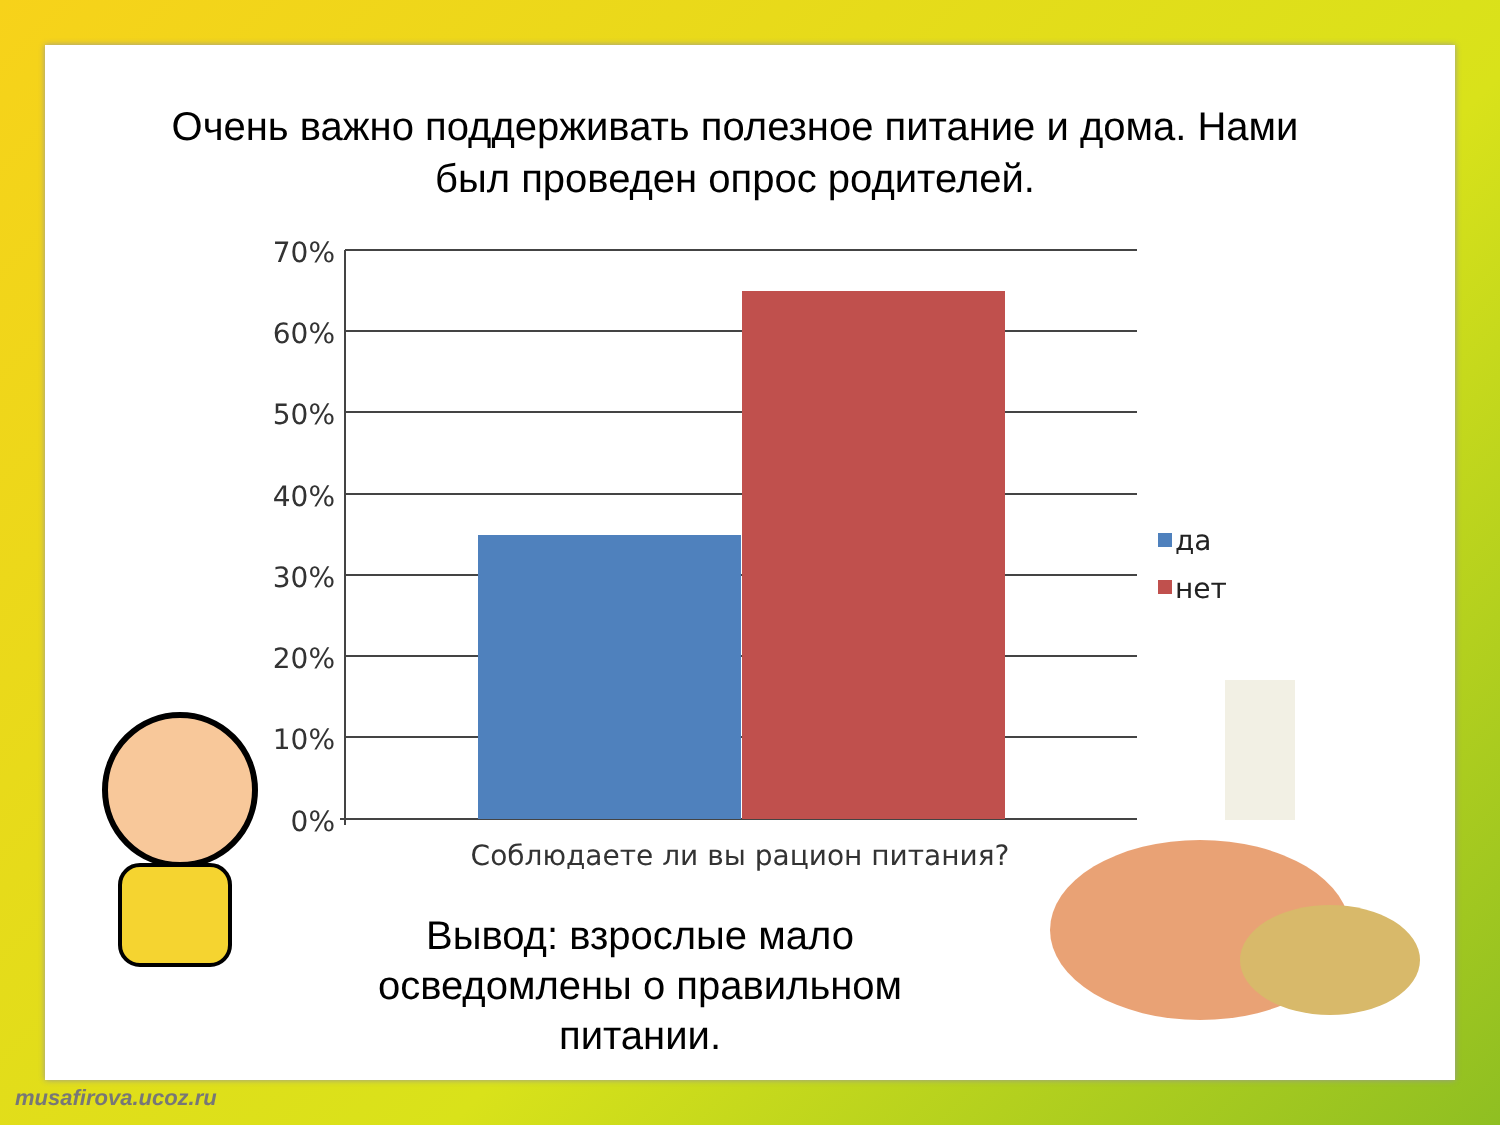70%
60%
50%
40%
30%
20%
10%
0%
Соблюдаете ли вы рацион питания?
да
нет
Очень важно поддерживать полезное питание и дома. Нами был проведен опрос родителей.
Вывод: взрослые мало осведомлены о правильном питании.
musafirova.ucoz.ru